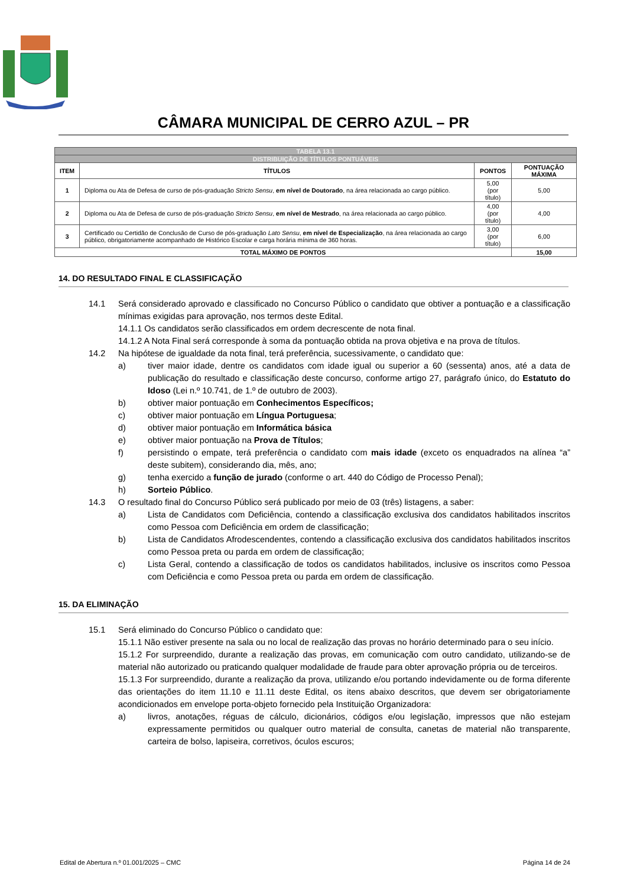CÂMARA MUNICIPAL DE CERRO AZUL – PR
| TABELA 13.1 | | | |
| DISTRIBUIÇÃO DE TÍTULOS PONTUÁVEIS | | | |
| ITEM | TÍTULOS | PONTOS | PONTUAÇÃO MÁXIMA |
| 1 | Diploma ou Ata de Defesa de curso de pós-graduação Stricto Sensu , em nível de Doutorado , na área relacionada ao cargo público. | 5,00 (por título) | 5,00 |
| 2 | Diploma ou Ata de Defesa de curso de pós-graduação Stricto Sensu , em nível de Mestrado , na área relacionada ao cargo público. | 4,00 (por título) | 4,00 |
| 3 | Certificado ou Certidão de Conclusão de Curso de pós-graduação Lato Sensu , em nível de Especialização , na área relacionada ao cargo público, obrigatoriamente acompanhado de Histórico Escolar e carga horária mínima de 360 horas. | 3,00 (por título) | 6,00 |
| TOTAL MÁXIMO DE PONTOS | | | 15,00 |
14. DO RESULTADO FINAL E CLASSIFICAÇÃO
14.1 Será considerado aprovado e classificado no Concurso Público o candidato que obtiver a pontuação e a classificação mínimas exigidas para aprovação, nos termos deste Edital.
14.1.1 Os candidatos serão classificados em ordem decrescente de nota final.
14.1.2 A Nota Final será corresponde à soma da pontuação obtida na prova objetiva e na prova de títulos.
14.2 Na hipótese de igualdade da nota final, terá preferência, sucessivamente, o candidato que:
a) tiver maior idade, dentre os candidatos com idade igual ou superior a 60 (sessenta) anos, até a data de publicação do resultado e classificação deste concurso, conforme artigo 27, parágrafo único, do Estatuto do Idoso (Lei n.º 10.741, de 1.º de outubro de 2003).
b) obtiver maior pontuação em Conhecimentos Específicos;
c) obtiver maior pontuação em Língua Portuguesa;
d) obtiver maior pontuação em Informática básica
e) obtiver maior pontuação na Prova de Títulos;
f) persistindo o empate, terá preferência o candidato com mais idade (exceto os enquadrados na alínea “a” deste subitem), considerando dia, mês, ano;
g) tenha exercido a função de jurado (conforme o art. 440 do Código de Processo Penal);
h) Sorteio Público.
14.3 O resultado final do Concurso Público será publicado por meio de 03 (três) listagens, a saber:
a) Lista de Candidatos com Deficiência, contendo a classificação exclusiva dos candidatos habilitados inscritos como Pessoa com Deficiência em ordem de classificação;
b) Lista de Candidatos Afrodescendentes, contendo a classificação exclusiva dos candidatos habilitados inscritos como Pessoa preta ou parda em ordem de classificação;
c) Lista Geral, contendo a classificação de todos os candidatos habilitados, inclusive os inscritos como Pessoa com Deficiência e como Pessoa preta ou parda em ordem de classificação.
15. DA ELIMINAÇÃO
15.1 Será eliminado do Concurso Público o candidato que:
15.1.1 Não estiver presente na sala ou no local de realização das provas no horário determinado para o seu início.
15.1.2 For surpreendido, durante a realização das provas, em comunicação com outro candidato, utilizando-se de material não autorizado ou praticando qualquer modalidade de fraude para obter aprovação própria ou de terceiros.
15.1.3 For surpreendido, durante a realização da prova, utilizando e/ou portando indevidamente ou de forma diferente das orientações do item 11.10 e 11.11 deste Edital, os itens abaixo descritos, que devem ser obrigatoriamente acondicionados em envelope porta-objeto fornecido pela Instituição Organizadora:
a) livros, anotações, réguas de cálculo, dicionários, códigos e/ou legislação, impressos que não estejam expressamente permitidos ou qualquer outro material de consulta, canetas de material não transparente, carteira de bolso, lapiseira, corretivos, óculos escuros;
Edital de Abertura n.º 01.001/2025 – CMC Página 14 de 24